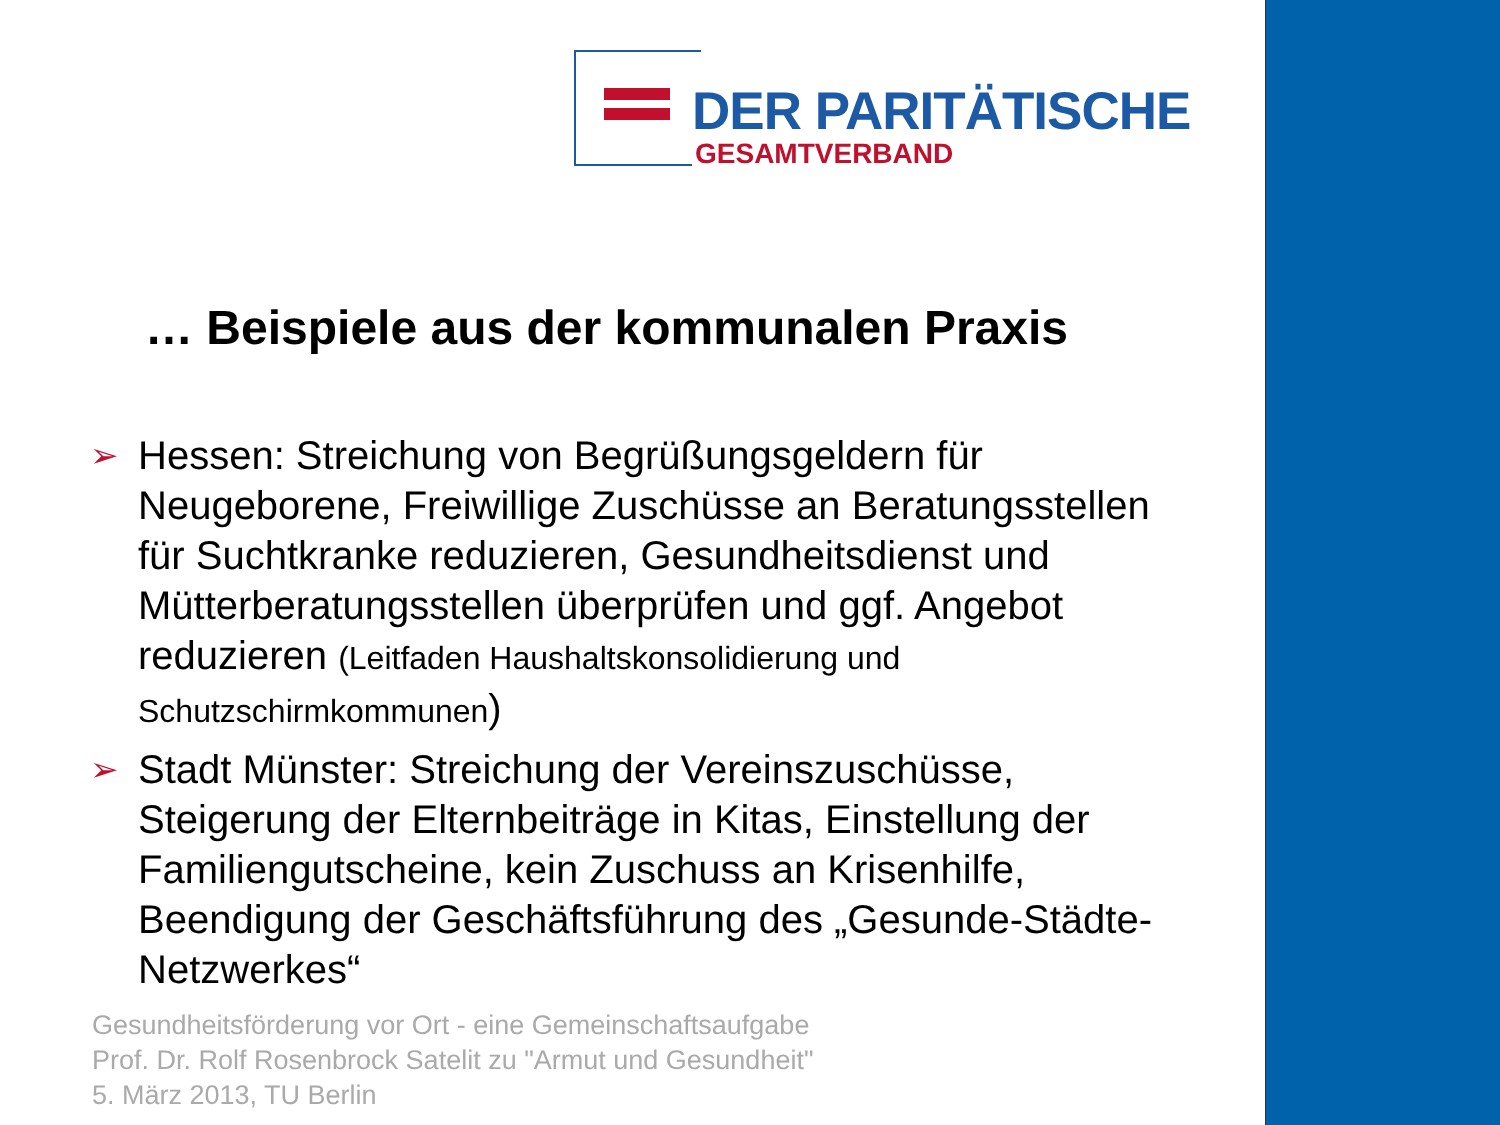DER PARITÄTISCHE
GESAMTVERBAND
… Beispiele aus der kommunalen Praxis
➢ Hessen: Streichung von Begrüßungsgeldern für Neugeborene, Freiwillige Zuschüsse an Beratungsstellen für Suchtkranke reduzieren, Gesundheitsdienst und Mütterberatungsstellen überprüfen und ggf. Angebot reduzieren (Leitfaden Haushaltskonsolidierung und Schutzschirmkommunen)
➢ Stadt Münster: Streichung der Vereinszuschüsse, Steigerung der Elternbeiträge in Kitas, Einstellung der Familiengutscheine, kein Zuschuss an Krisenhilfe, Beendigung der Geschäftsführung des „Gesunde-Städte-Netzwerkes“
Gesundheitsförderung vor Ort - eine Gemeinschaftsaufgabe
Prof. Dr. Rolf Rosenbrock Satelit zu "Armut und Gesundheit"
5. März 2013, TU Berlin